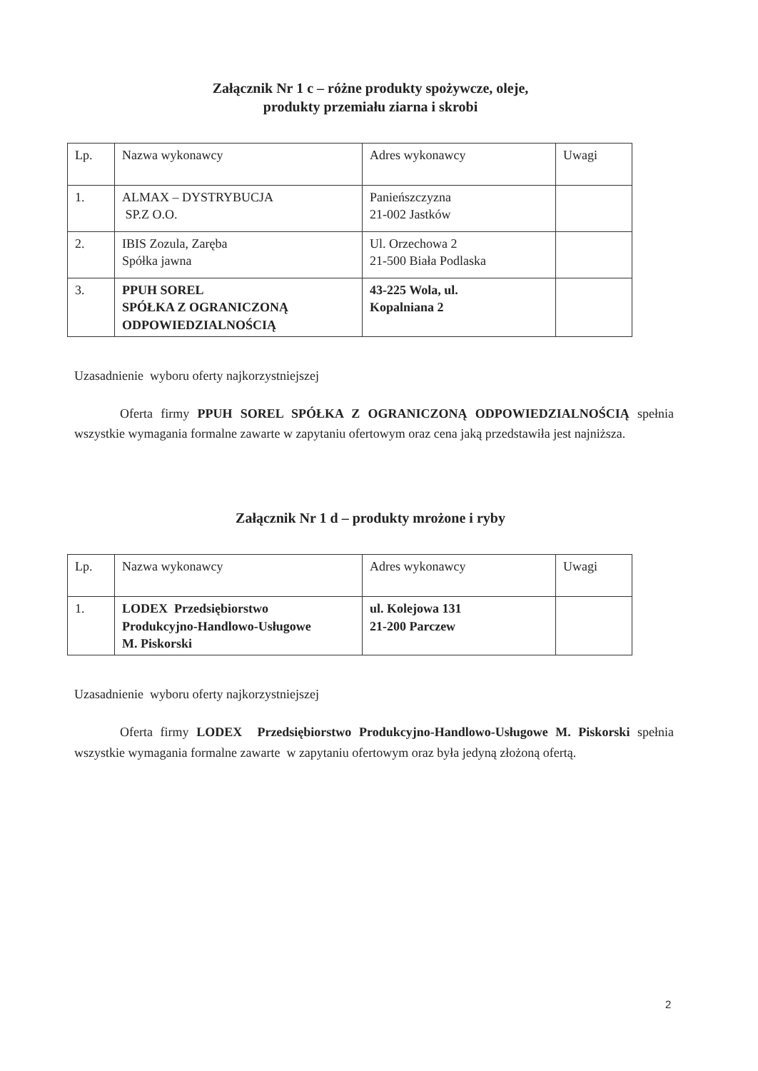Załącznik Nr 1 c – różne produkty spożywcze, oleje,
produkty przemiału ziarna i skrobi
| Lp. | Nazwa wykonawcy | Adres wykonawcy | Uwagi |
| 1. | ALMAX – DYSTRYBUCJA SP.Z O.O. | Panieńszczyzna 21-002 Jastków | |
| 2. | IBIS Zozula, Zaręba Spółka jawna | Ul. Orzechowa 2 21-500 Biała Podlaska | |
| 3. | PPUH SOREL SPÓŁKA Z OGRANICZONĄ ODPOWIEDZIALNOŚCIĄ | 43-225 Wola, ul. Kopalniana 2 | |
Uzasadnienie wyboru oferty najkorzystniejszej
Oferta firmy PPUH SOREL SPÓŁKA Z OGRANICZONĄ ODPOWIEDZIALNOŚCIĄ spełnia wszystkie wymagania formalne zawarte w zapytaniu ofertowym oraz cena jaką przedstawiła jest najniższa.
Załącznik Nr 1 d – produkty mrożone i ryby
| Lp. | Nazwa wykonawcy | Adres wykonawcy | Uwagi |
| 1. | LODEX Przedsiębiorstwo Produkcyjno-Handlowo-Usługowe M. Piskorski | ul. Kolejowa 131 21-200 Parczew | |
Uzasadnienie wyboru oferty najkorzystniejszej
Oferta firmy LODEX Przedsiębiorstwo Produkcyjno-Handlowo-Usługowe M. Piskorski spełnia wszystkie wymagania formalne zawarte w zapytaniu ofertowym oraz była jedyną złożoną ofertą.
2